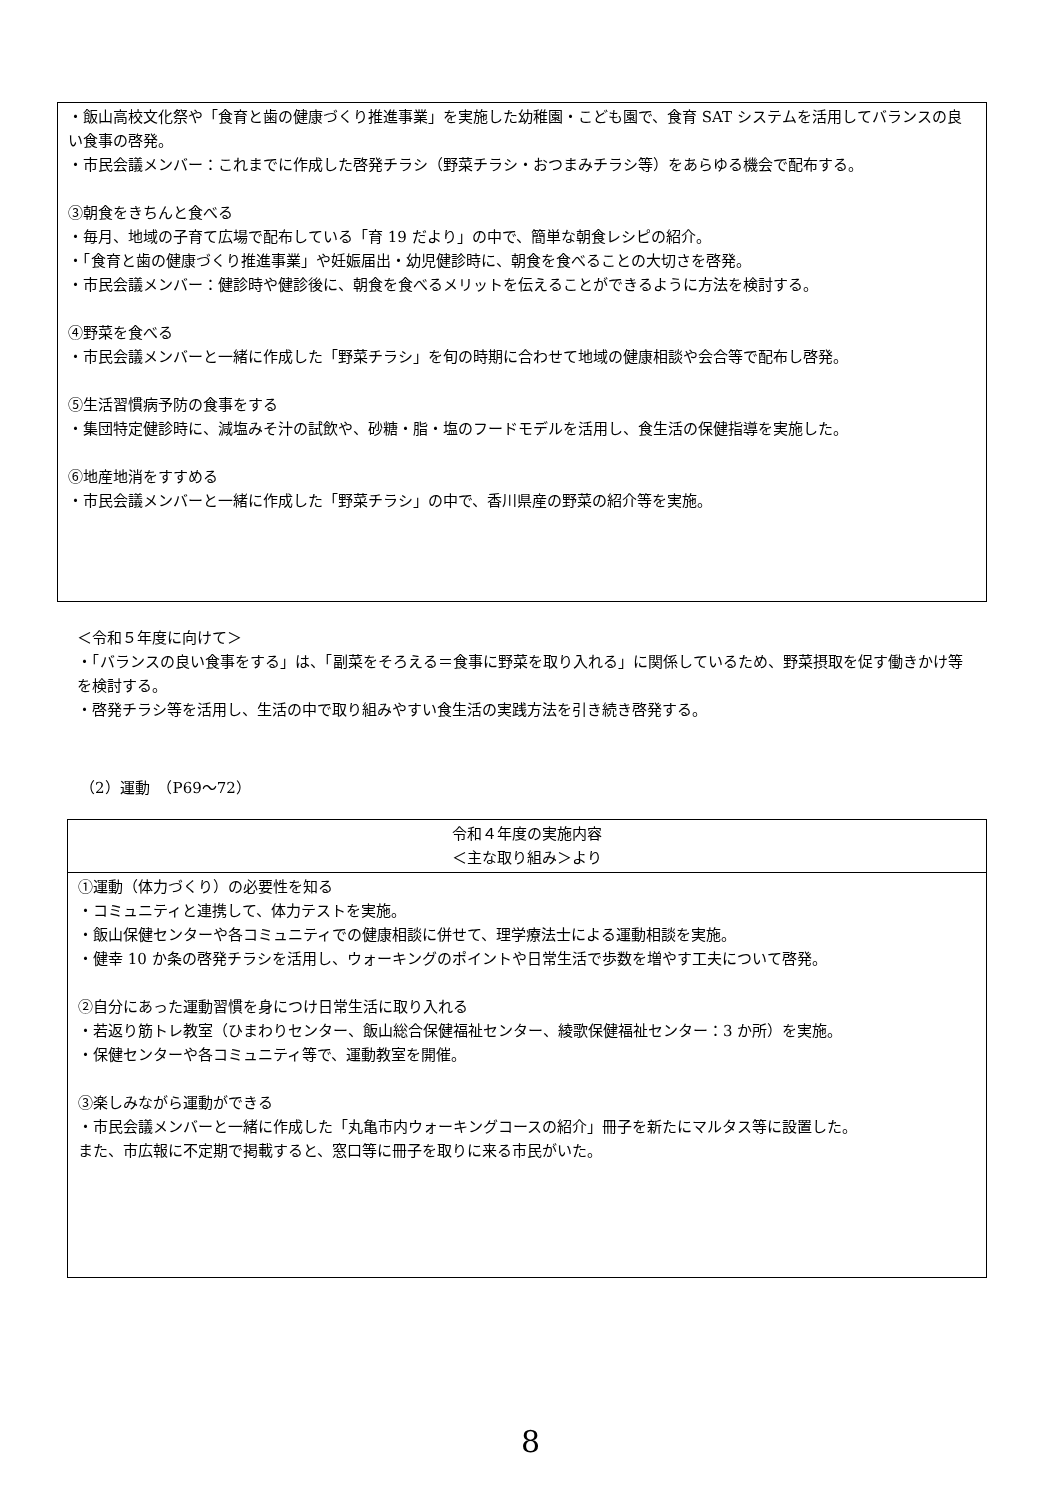・飯山高校文化祭や「食育と歯の健康づくり推進事業」を実施した幼稚園・こども園で、食育 SAT システムを活用してバランスの良い食事の啓発。
・市民会議メンバー：これまでに作成した啓発チラシ（野菜チラシ・おつまみチラシ等）をあらゆる機会で配布する。
③朝食をきちんと食べる
・毎月、地域の子育て広場で配布している「育 19 だより」の中で、簡単な朝食レシピの紹介。
・「食育と歯の健康づくり推進事業」や妊娠届出・幼児健診時に、朝食を食べることの大切さを啓発。
・市民会議メンバー：健診時や健診後に、朝食を食べるメリットを伝えることができるように方法を検討する。
④野菜を食べる
・市民会議メンバーと一緒に作成した「野菜チラシ」を旬の時期に合わせて地域の健康相談や会合等で配布し啓発。
⑤生活習慣病予防の食事をする
・集団特定健診時に、減塩みそ汁の試飲や、砂糖・脂・塩のフードモデルを活用し、食生活の保健指導を実施した。
⑥地産地消をすすめる
・市民会議メンバーと一緒に作成した「野菜チラシ」の中で、香川県産の野菜の紹介等を実施。
＜令和５年度に向けて＞
・「バランスの良い食事をする」は、「副菜をそろえる＝食事に野菜を取り入れる」に関係しているため、野菜摂取を促す働きかけ等を検討する。
・啓発チラシ等を活用し、生活の中で取り組みやすい食生活の実践方法を引き続き啓発する。
（2）運動　（P69～72）
| 令和４年度の実施内容 ＜主な取り組み＞より |
| --- |
| ①運動（体力づくり）の必要性を知る ・コミュニティと連携して、体力テストを実施。 ・飯山保健センターや各コミュニティでの健康相談に併せて、理学療法士による運動相談を実施。 ・健幸 10 か条の啓発チラシを活用し、ウォーキングのポイントや日常生活で歩数を増やす工夫について啓発。 ②自分にあった運動習慣を身につけ日常生活に取り入れる ・若返り筋トレ教室（ひまわりセンター、飯山総合保健福祉センター、綾歌保健福祉センター：3 か所）を実施。 ・保健センターや各コミュニティ等で、運動教室を開催。 ③楽しみながら運動ができる ・市民会議メンバーと一緒に作成した「丸亀市内ウォーキングコースの紹介」冊子を新たにマルタス等に設置した。 また、市広報に不定期で掲載すると、窓口等に冊子を取りに来る市民がいた。 |
8